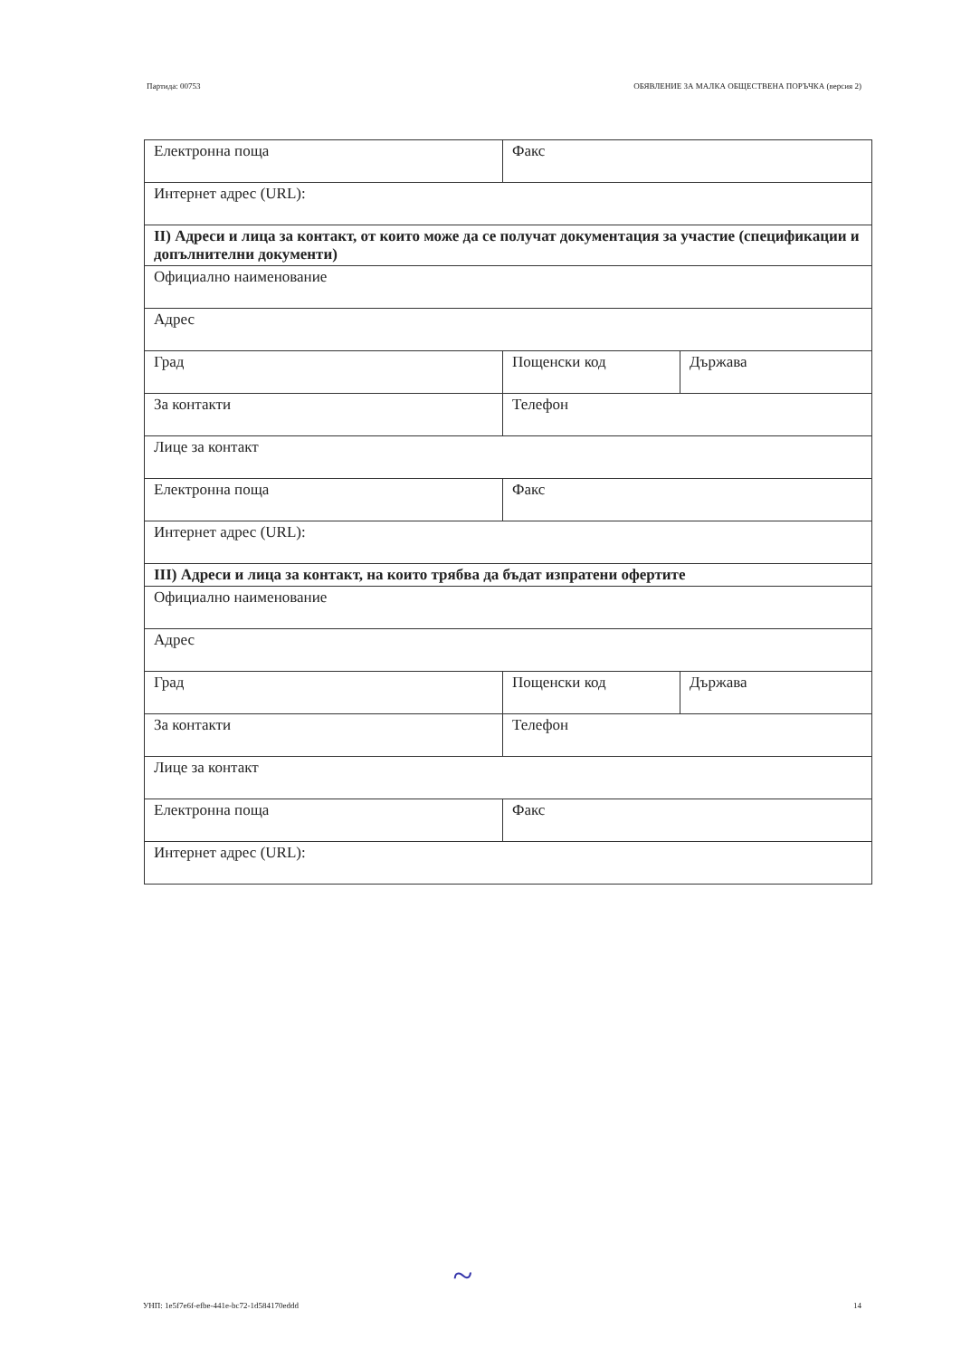Партида: 00753 ОБЯВЛЕНИЕ ЗА МАЛКА ОБЩЕСТВЕНА ПОРЪЧКА (версия 2)
| Електронна поща | Факс | |
| Интернет адрес (URL): | | |
| II) Адреси и лица за контакт, от които може да се получат документация за участие (спецификации и допълнителни документи) | | |
| Официално наименование | | |
| Адрес | | |
| Град | Пощенски код | Държава |
| За контакти | Телефон | |
| Лице за контакт | | |
| Електронна поща | Факс | |
| Интернет адрес (URL): | | |
| III) Адреси и лица за контакт, на които трябва да бъдат изпратени офертите | | |
| Официално наименование | | |
| Адрес | | |
| Град | Пощенски код | Държава |
| За контакти | Телефон | |
| Лице за контакт | | |
| Електронна поща | Факс | |
| Интернет адрес (URL): | | |
~
УНП: 1e5f7e6f-efbe-441e-bc72-1d584170eddd 14